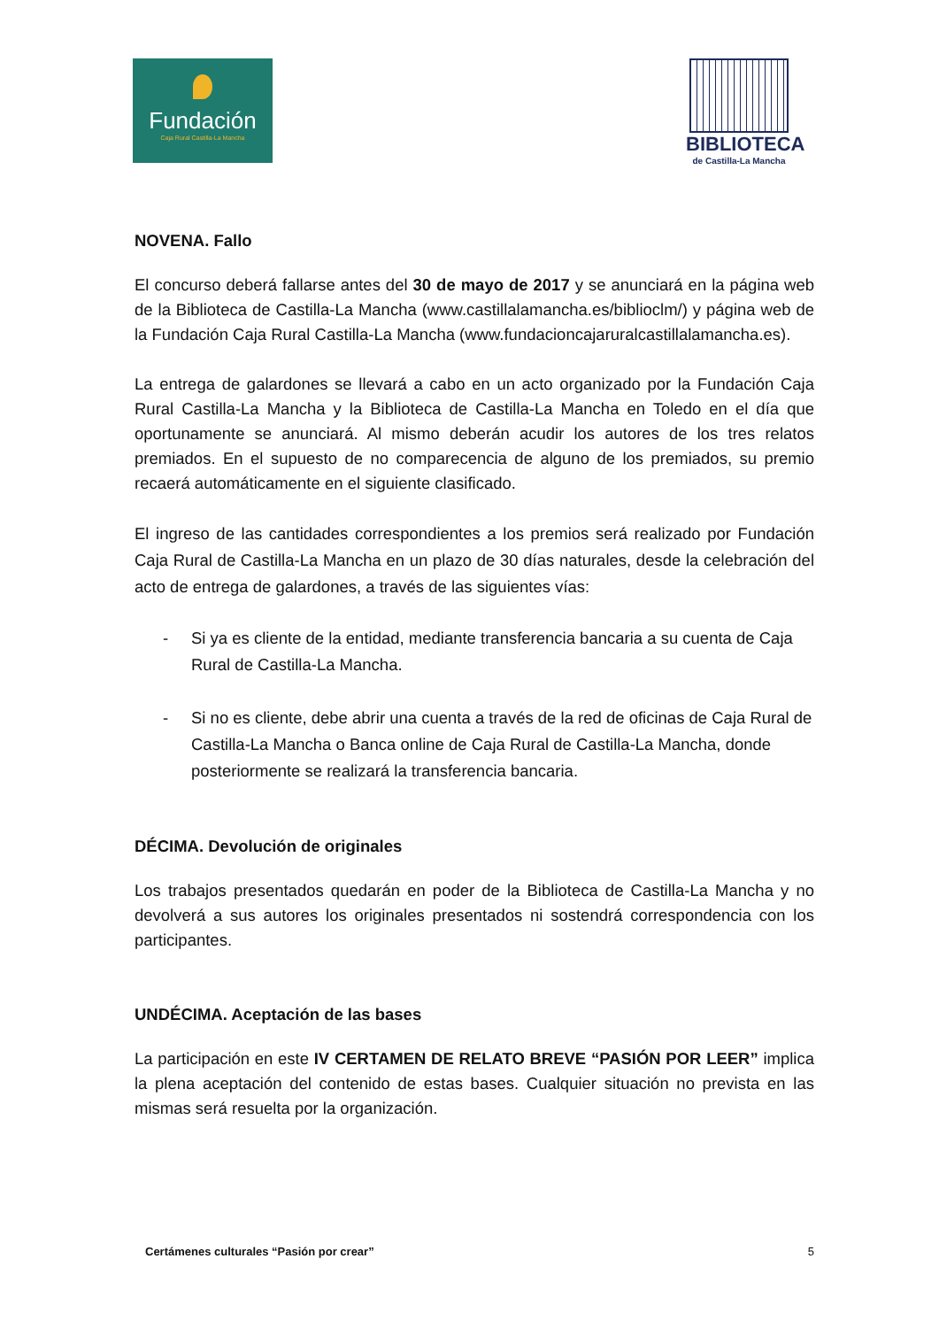Fundación
Caja Rural Castilla-La Mancha
BIBLIOTECA
de Castilla-La Mancha
NOVENA. Fallo
El concurso deberá fallarse antes del 30 de mayo de 2017 y se anunciará en la página web de la Biblioteca de Castilla-La Mancha (www.castillalamancha.es/biblioclm/) y página web de la Fundación Caja Rural Castilla-La Mancha (www.fundacioncajaruralcastillalamancha.es).
La entrega de galardones se llevará a cabo en un acto organizado por la Fundación Caja Rural Castilla-La Mancha y la Biblioteca de Castilla-La Mancha en Toledo en el día que oportunamente se anunciará. Al mismo deberán acudir los autores de los tres relatos premiados. En el supuesto de no comparecencia de alguno de los premiados, su premio recaerá automáticamente en el siguiente clasificado.
El ingreso de las cantidades correspondientes a los premios será realizado por Fundación Caja Rural de Castilla-La Mancha en un plazo de 30 días naturales, desde la celebración del acto de entrega de galardones, a través de las siguientes vías:
- Si ya es cliente de la entidad, mediante transferencia bancaria a su cuenta de Caja Rural de Castilla-La Mancha.
- Si no es cliente, debe abrir una cuenta a través de la red de oficinas de Caja Rural de Castilla-La Mancha o Banca online de Caja Rural de Castilla-La Mancha, donde posteriormente se realizará la transferencia bancaria.
DÉCIMA. Devolución de originales
Los trabajos presentados quedarán en poder de la Biblioteca de Castilla-La Mancha y no devolverá a sus autores los originales presentados ni sostendrá correspondencia con los participantes.
UNDÉCIMA. Aceptación de las bases
La participación en este IV CERTAMEN DE RELATO BREVE “PASIÓN POR LEER” implica la plena aceptación del contenido de estas bases. Cualquier situación no prevista en las mismas será resuelta por la organización.
Certámenes culturales “Pasión por crear” 5